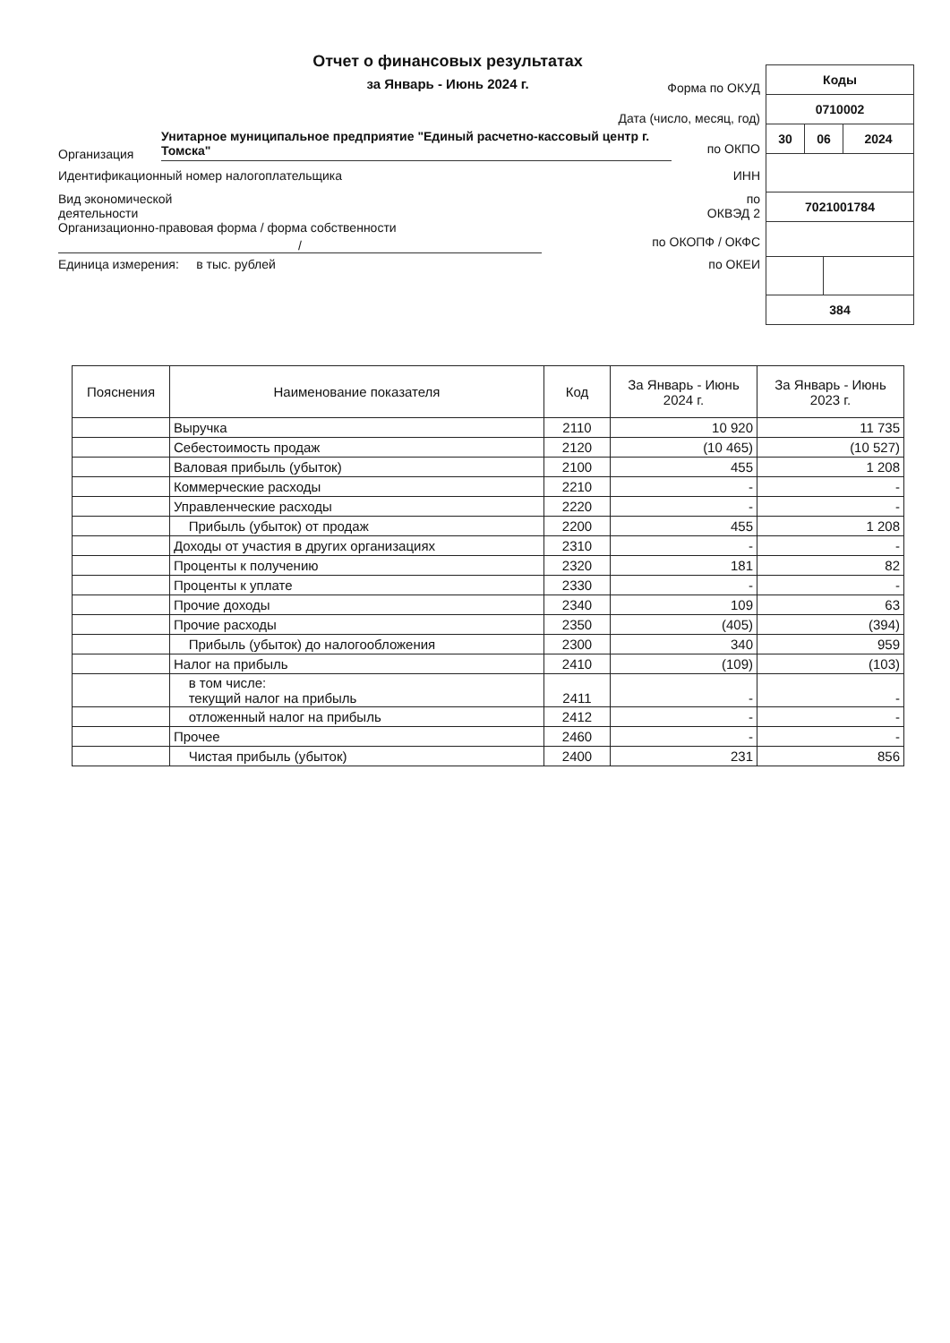Отчет о финансовых результатах
за Январь - Июнь 2024 г.
Форма по ОКУД
Дата (число, месяц, год)
Организация Унитарное муниципальное предприятие "Единый расчетно-кассовый центр г. Томска" по ОКПО
Идентификационный номер налогоплательщика ИНН
Вид экономической
деятельности по
ОКВЭД 2
Организационно-правовая форма / форма собственности
/ по ОКОПФ / ОКФС
Единица измерения: в тыс. рублей по ОКЕИ
| Коды | | | |
| 0710002 | | | |
| 30 | 06 | | 2024 |
| 7021001784 | | | |
| 384 | | | |
| Пояснения | Наименование показателя | Код | За Январь - Июнь 2024 г. | За Январь - Июнь 2023 г. |
| --- | --- | --- | --- | --- |
| | Выручка | 2110 | 10 920 | 11 735 |
| | Себестоимость продаж | 2120 | (10 465) | (10 527) |
| | Валовая прибыль (убыток) | 2100 | 455 | 1 208 |
| | Коммерческие расходы | 2210 | - | - |
| | Управленческие расходы | 2220 | - | - |
| | Прибыль (убыток) от продаж | 2200 | 455 | 1 208 |
| | Доходы от участия в других организациях | 2310 | - | - |
| | Проценты к получению | 2320 | 181 | 82 |
| | Проценты к уплате | 2330 | - | - |
| | Прочие доходы | 2340 | 109 | 63 |
| | Прочие расходы | 2350 | (405) | (394) |
| | Прибыль (убыток) до налогообложения | 2300 | 340 | 959 |
| | Налог на прибыль | 2410 | (109) | (103) |
| | в том числе: текущий налог на прибыль | 2411 | - | - |
| | отложенный налог на прибыль | 2412 | - | - |
| | Прочее | 2460 | - | - |
| | Чистая прибыль (убыток) | 2400 | 231 | 856 |